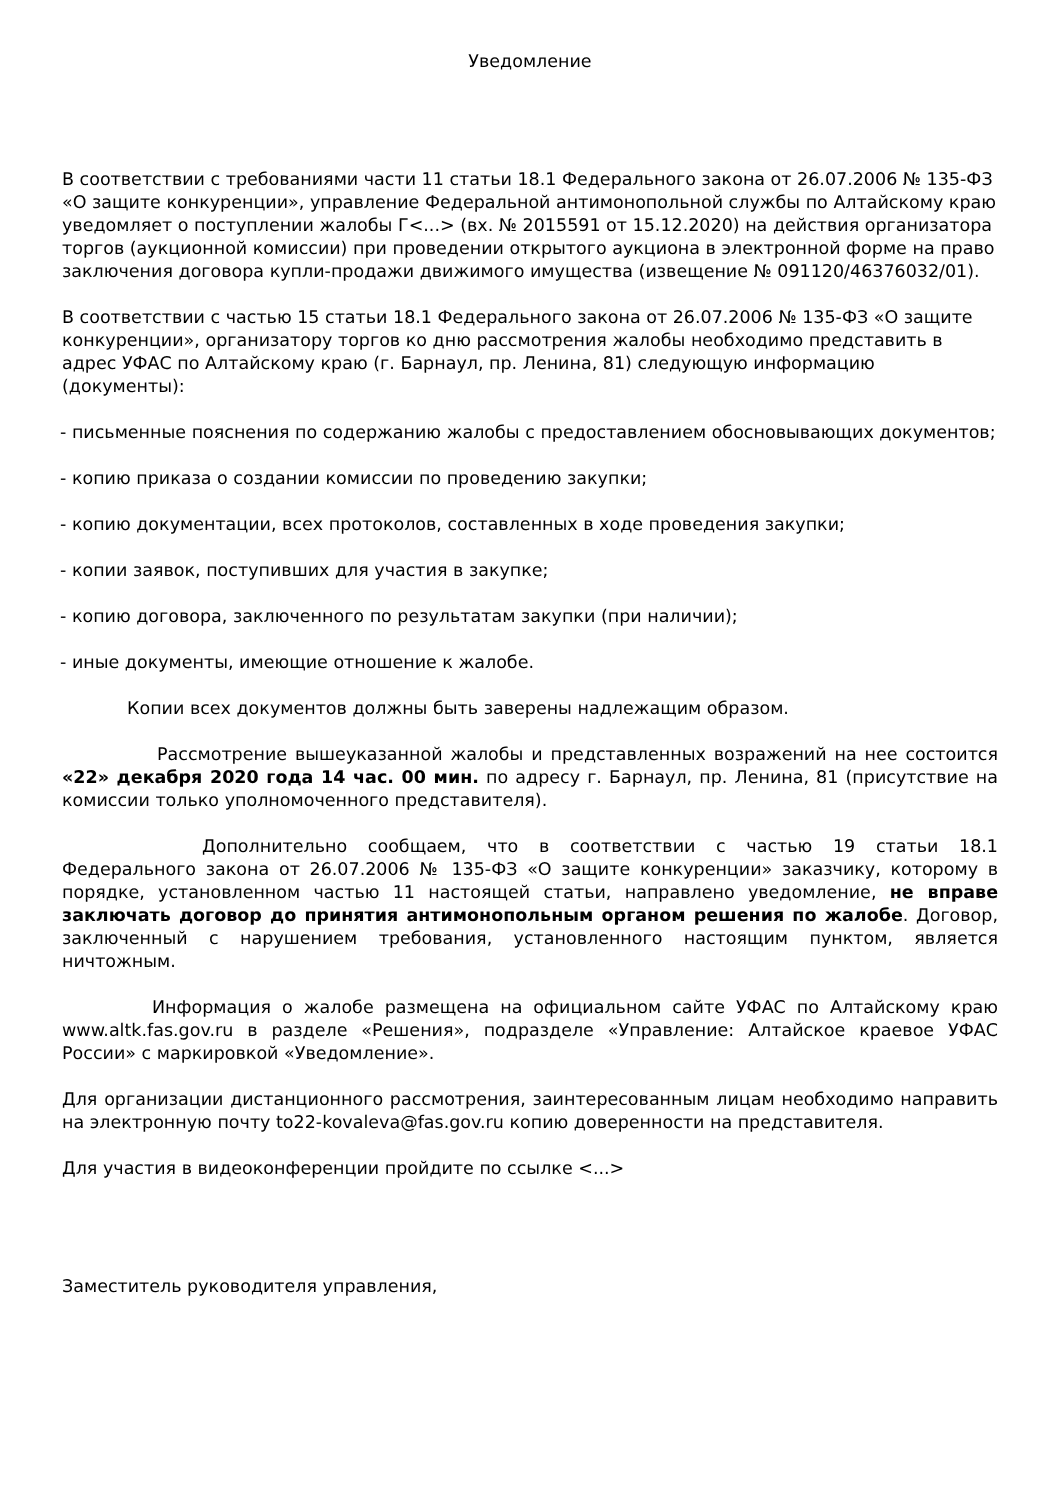Уведомление
В соответствии с требованиями части 11 статьи 18.1 Федерального закона от 26.07.2006 № 135-ФЗ «О защите конкуренции», управление Федеральной антимонопольной службы по Алтайскому краю уведомляет о поступлении жалобы Г<...> (вх. № 2015591 от 15.12.2020) на действия организатора торгов (аукционной комиссии) при проведении открытого аукциона в электронной форме на право заключения договора купли-продажи движимого имущества (извещение № 091120/46376032/01).
В соответствии с частью 15 статьи 18.1 Федерального закона от 26.07.2006 № 135-ФЗ «О защите конкуренции», организатору торгов ко дню рассмотрения жалобы необходимо представить в адрес УФАС по Алтайскому краю (г. Барнаул, пр. Ленина, 81) следующую информацию (документы):
- письменные пояснения по содержанию жалобы с предоставлением обосновывающих документов;
- копию приказа о создании комиссии по проведению закупки;
- копию документации, всех протоколов, составленных в ходе проведения закупки;
- копии заявок, поступивших для участия в закупке;
- копию договора, заключенного по результатам закупки (при наличии);
- иные документы, имеющие отношение к жалобе.
Копии всех документов должны быть заверены надлежащим образом.
Рассмотрение вышеуказанной жалобы и представленных возражений на нее состоится «22» декабря 2020 года 14 час. 00 мин. по адресу г. Барнаул, пр. Ленина, 81 (присутствие на комиссии только уполномоченного представителя).
Дополнительно сообщаем, что в соответствии с частью 19 статьи 18.1 Федерального закона от 26.07.2006 № 135-ФЗ «О защите конкуренции» заказчику, которому в порядке, установленном частью 11 настоящей статьи, направлено уведомление, не вправе заключать договор до принятия антимонопольным органом решения по жалобе. Договор, заключенный с нарушением требования, установленного настоящим пунктом, является ничтожным.
Информация о жалобе размещена на официальном сайте УФАС по Алтайскому краю www.altk.fas.gov.ru в разделе «Решения», подразделе «Управление: Алтайское краевое УФАС России» с маркировкой «Уведомление».
Для организации дистанционного рассмотрения, заинтересованным лицам необходимо направить на электронную почту to22-kovaleva@fas.gov.ru копию доверенности на представителя.
Для участия в видеоконференции пройдите по ссылке <...>
Заместитель руководителя управления,